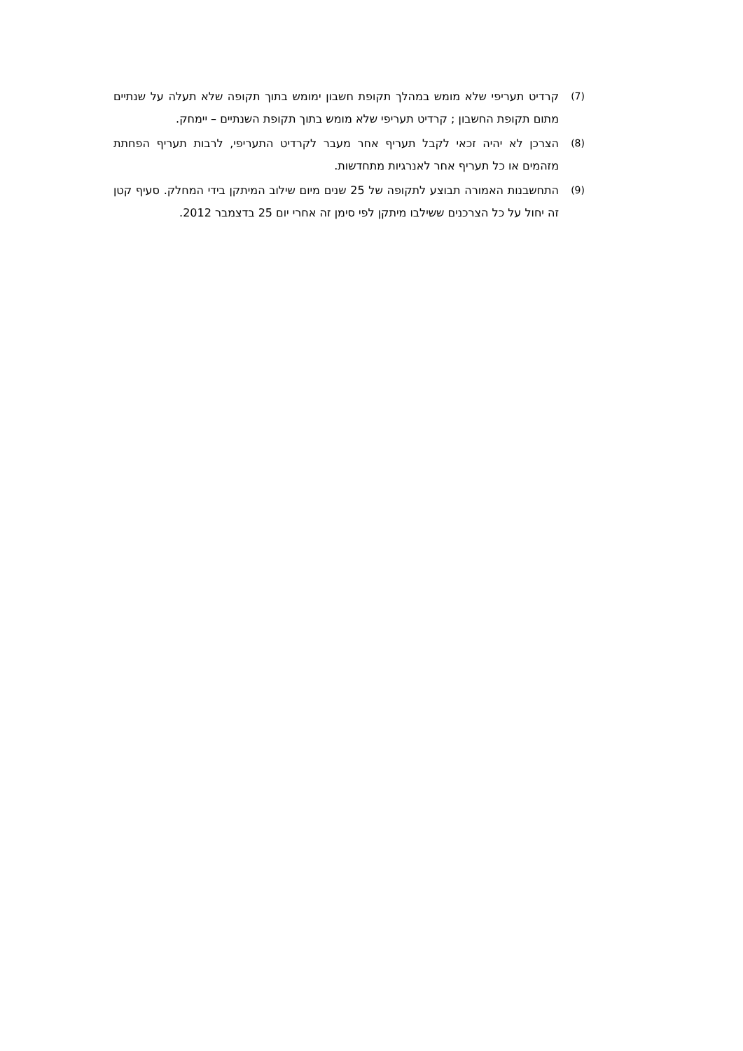(7) קרדיט תעריפי שלא מומש במהלך תקופת חשבון ימומש בתוך תקופה שלא תעלה על שנתיים מתום תקופת החשבון ; קרדיט תעריפי שלא מומש בתוך תקופת השנתיים – יימחק.
(8) הצרכן לא יהיה זכאי לקבל תעריף אחר מעבר לקרדיט התעריפי, לרבות תעריף הפחתת מזהמים או כל תעריף אחר לאנרגיות מתחדשות.
(9) התחשבנות האמורה תבוצע לתקופה של 25 שנים מיום שילוב המיתקן בידי המחלק. סעיף קטן זה יחול על כל הצרכנים ששילבו מיתקן לפי סימן זה אחרי יום 25 בדצמבר 2012.